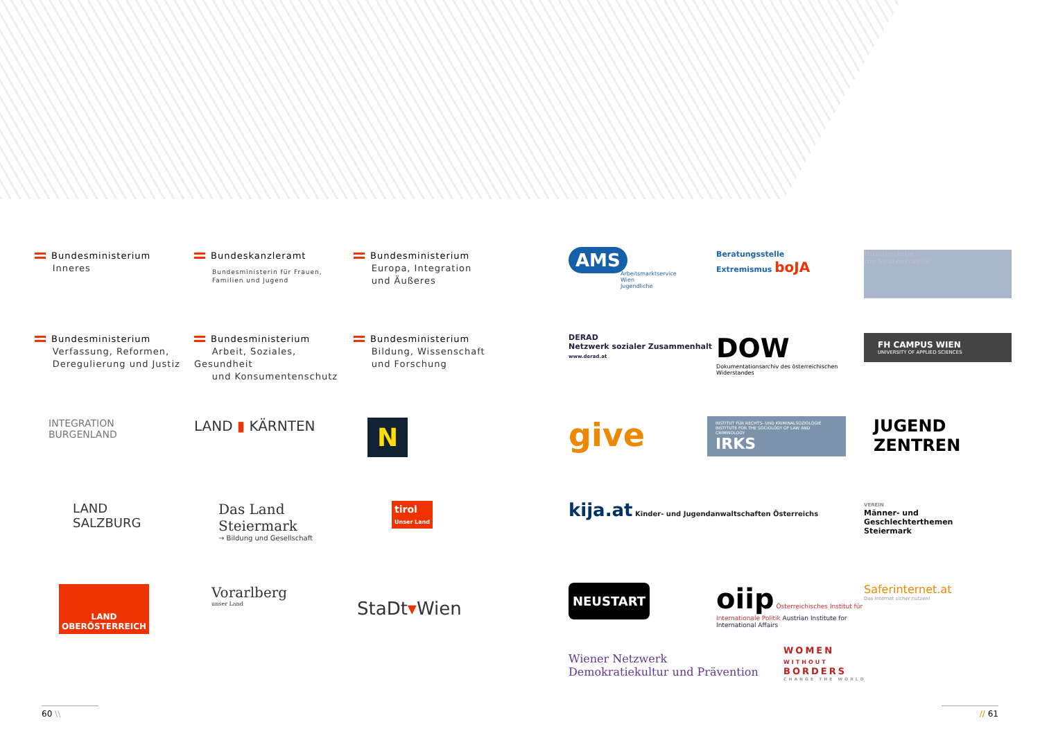Bundesministerium
Inneres
Bundeskanzleramt
Bundesministerin für Frauen, Familien und Jugend
Bundesministerium
Europa, Integration
und Äußeres
Bundesministerium
Verfassung, Reformen,
Deregulierung und Justiz
Bundesministerium
Arbeit, Soziales, Gesundheit
und Konsumentenschutz
Bundesministerium
Bildung, Wissenschaft
und Forschung
INTEGRATION
BURGENLAND
LAND ▮ KÄRNTEN
N
LAND
SALZBURG
Das Land
Steiermark
→ Bildung und Gesellschaft
tirol
Unser Land
LAND
OBERÖSTERREICH
Vorarlberg
unser Land
StaDt▾Wien
AMS
Arbeitsmarktservice
Wien
Jugendliche
Beratungsstelle
Extremismus boJA
Bundesstelle
für Sektenfragen
DERAD
Netzwerk sozialer Zusammenhalt
www.derad.at
DOW
Dokumentationsarchiv des österreichischen Widerstandes
FH CAMPUS WIEN
UNIVERSITY OF APPLIED SCIENCES
give
INSTITUT FÜR RECHTS- UND KRIMINALSOZIOLOGIE
INSTITUTE FOR THE SOCIOLOGY OF LAW AND CRIMINOLOGY
IRKS
JUGEND
ZENTREN
kija.at Kinder- und Jugendanwaltschaften Österreichs
VEREIN
Männer- und
Geschlechterthemen
Steiermark
NEUSTART
oiip Österreichisches Institut für Internationale Politik Austrian Institute for International Affairs
Saferinternet.at
Das Internet sicher nutzen!
Wiener Netzwerk
Demokratiekultur und Prävention
WOMEN
WITHOUT
BORDERS
CHANGE THE WORLD
60 \\ // 61